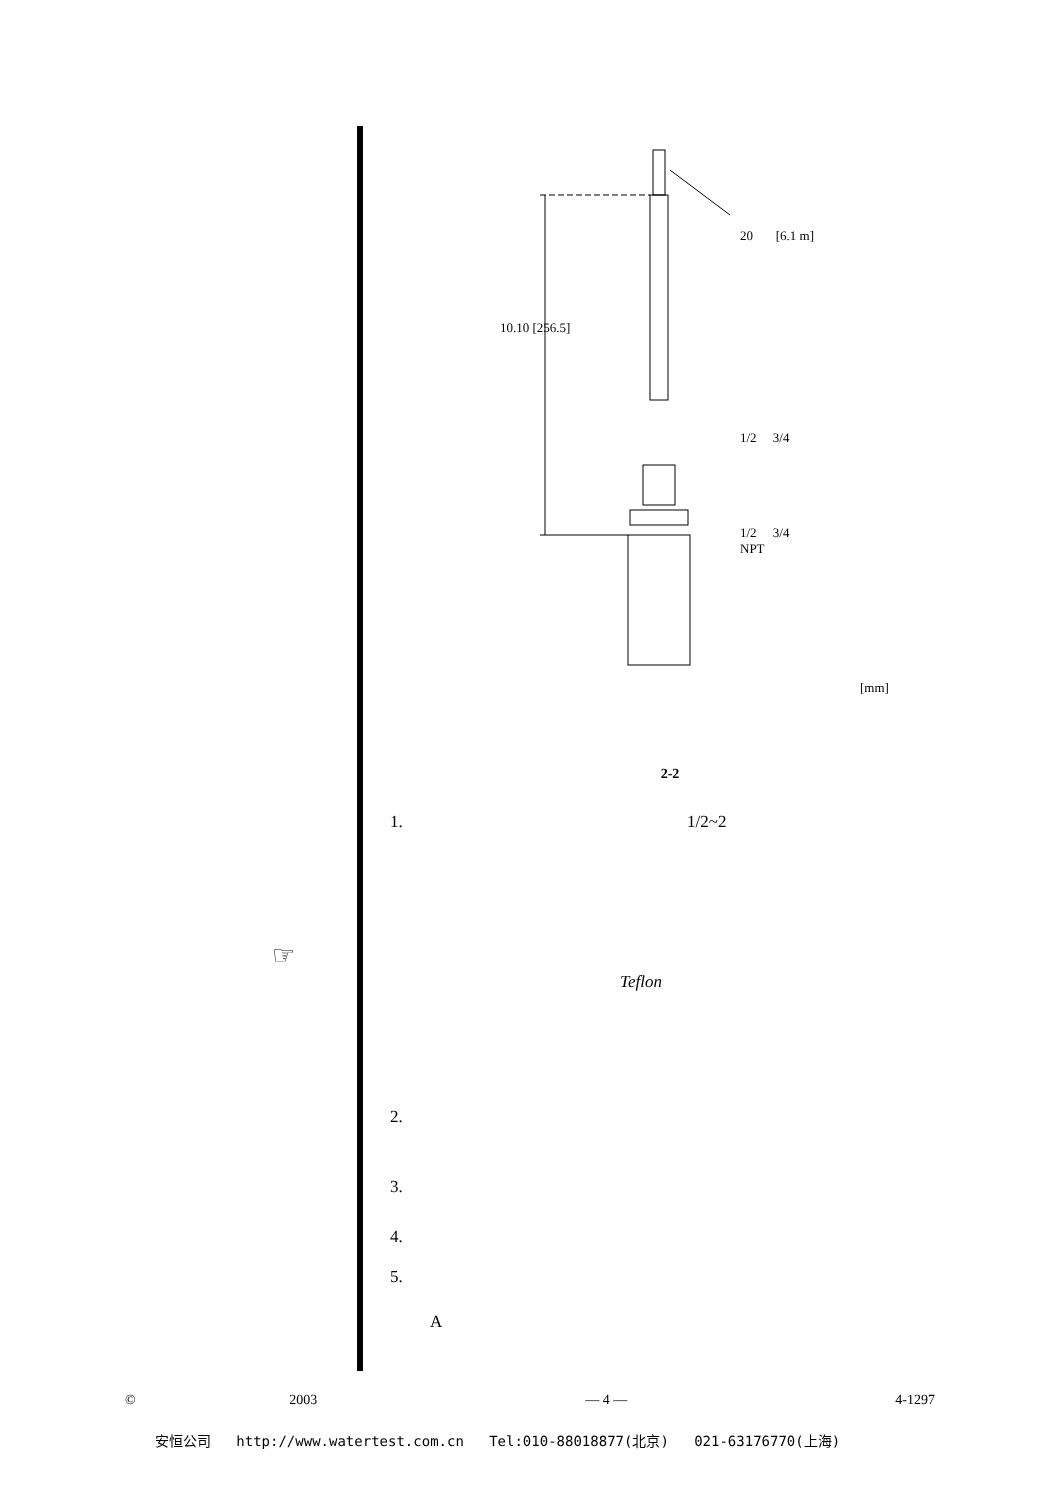☞
20 [6.1 m]
10.10 [256.5]
1/2 3/4
1/2 3/4
NPT
[mm]
2-2
1. 1/2~2
Teflon
2.
3.
4.
5.
A
© 2003 — 4 — 4-1297
安恒公司 http://www.watertest.com.cn Tel:010-88018877(北京) 021-63176770(上海)